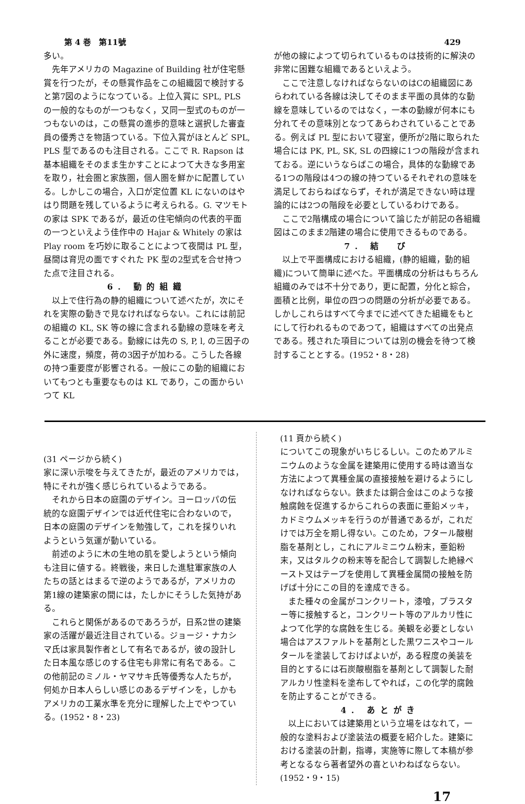第 4 巻　第11號 429
多い。
先年アメリカの Magazine of Building 社が住宅懸賞を行つたが，その懸賞作品をこの組織図で検討すると第7図のようになつている。上位入賞に SPL, PLS の一般的なものが一つもなく，又同一型式のものが一つもないのは，この懸賞の進歩的意味と選択した審査員の優秀さを物語つている。下位入賞がほとんど SPL, PLS 型であるのも注目される。ここで R. Rapson は基本組織をそのまま生かすことによつて大きな多用室を取り，社会圏と家族圏，個人圏を鮮かに配置している。しかしこの場合，入口が定位置 KL にないのはやはり問題を残しているように考えられる。G. マツモトの家は SPK であるが，最近の住宅傾向の代表的平面の一つといえよう佳作中の Hajar & Whitely の家は Play room を巧妙に取ることによつて夜間は PL 型，昼間は育児の面ですぐれた PK 型の2型式を合せ持つた点で注目される。
6. 動的組織
以上で住行為の静的組織について述べたが，次にそれを実際の動きで見なければならない。これには前記の組織の KL, SK 等の線に含まれる動線の意味を考えることが必要である。動線には先の S, P, l, の三因子の外に速度，頻度，荷の3因子が加わる。こうした各線の持つ重要度が影響される。一般にこの動的組織においてもつとも重要なものは KL であり，この面からいつて KL
が他の線によつて切られているものは技術的に解決の非常に困難な組織であるといえよう。
ここで注意しなければならないのはCの組織図にあらわれている各線は決してそのまま平面の具体的な動線を意味しているのではなく，一本の動線が何本にも分れてその意味別となつてあらわされていることである。例えば PL 型において寝室，便所が2階に取られた場合には PK, PL, SK, SL の四線に1つの階段が含まれておる。逆にいうならばこの場合，具体的な動線である1つの階段は4つの線の持つているそれぞれの意味を満足しておらねばならず，それが満足できない時は理論的には2つの階段を必要としているわけである。
ここで2階構成の場合について論じたが前記の各組織図はこのまま2階建の場合に使用できるものである。
7. 結　び
以上で平面構成における組織，(静的組織，動的組織)について簡単に述べた。平面構成の分析はもちろん組織のみでは不十分であり，更に配置，分化と綜合，面積と比例，単位の四つの問題の分析が必要である。しかしこれらはすべて今までに述べてきた組織をもとにして行われるものであつて，組織はすべての出発点である。残された項目については別の機会を待つて検討することとする。(1952・8・28)
(31 ページから続く)
家に深い示唆を与えてきたが，最近のアメリカでは，特にそれが強く感じられているようである。
それから日本の庭園のデザイン。ヨーロッパの伝統的な庭園デザインでは近代住宅に合わないので，日本の庭園のデザインを勉強して，これを採りいれようという気運が動いている。
前述のように木の生地の肌を愛しようという傾向も注目に値する。終戦後，来日した進駐軍家族の人たちの話とはまるで逆のようであるが，アメリカの第1線の建築家の間には，たしかにそうした気持がある。
これらと関係があるのであろうが，日系2世の建築家の活躍が最近注目されている。ジョージ・ナカシマ氏は家具製作者として有名であるが，彼の設計した日本風な感じのする住宅も非常に有名である。この他前記のミノル・ヤマサキ氏等優秀な人たちが，何処か日本人らしい感じのあるデザインを，しかもアメリカの工業水準を充分に理解した上でやつている。(1952・8・23)
(11 頁から続く)
についてこの現象がいちじるしい。このためアルミニウムのような金属を建築用に使用する時は適当な方法によつて異種金属の直接接触を避けるようにしなければならない。鉄または銅合金はこのような接触腐蝕を促進するからこれらの表面に亜鉛メッキ，カドミウムメッキを行うのが普通であるが，これだけでは万全を期し得ない。このため，フタール酸樹脂を基剤とし，これにアルミニウム粉末，亜鉛粉末，又はタルクの粉末等を配合して調製した絶縁ペースト又はテープを使用して異種金属間の接触を防げば十分にこの目的を達成できる。
また種々の金属がコンクリート，漆喰，プラスター等に接触すると，コンクリート等のアルカリ性によつて化学的な腐蝕を生じる。美観を必要としない場合はアスファルトを基剤とした黒ワニスやコールタールを塗装しておけばよいが，ある程度の美装を目的とするには石炭酸樹脂を基剤として調製した耐アルカリ性塗料を塗布してやれば，この化学的腐蝕を防止することができる。
4. あとがき
以上においては建築用という立場をはなれて，一般的な塗料および塗装法の概要を紹介した。建築における塗装の計劃，指導，実施等に際して本稿が参考となるなら著者望外の喜といわねばならない。(1952・9・15)
17